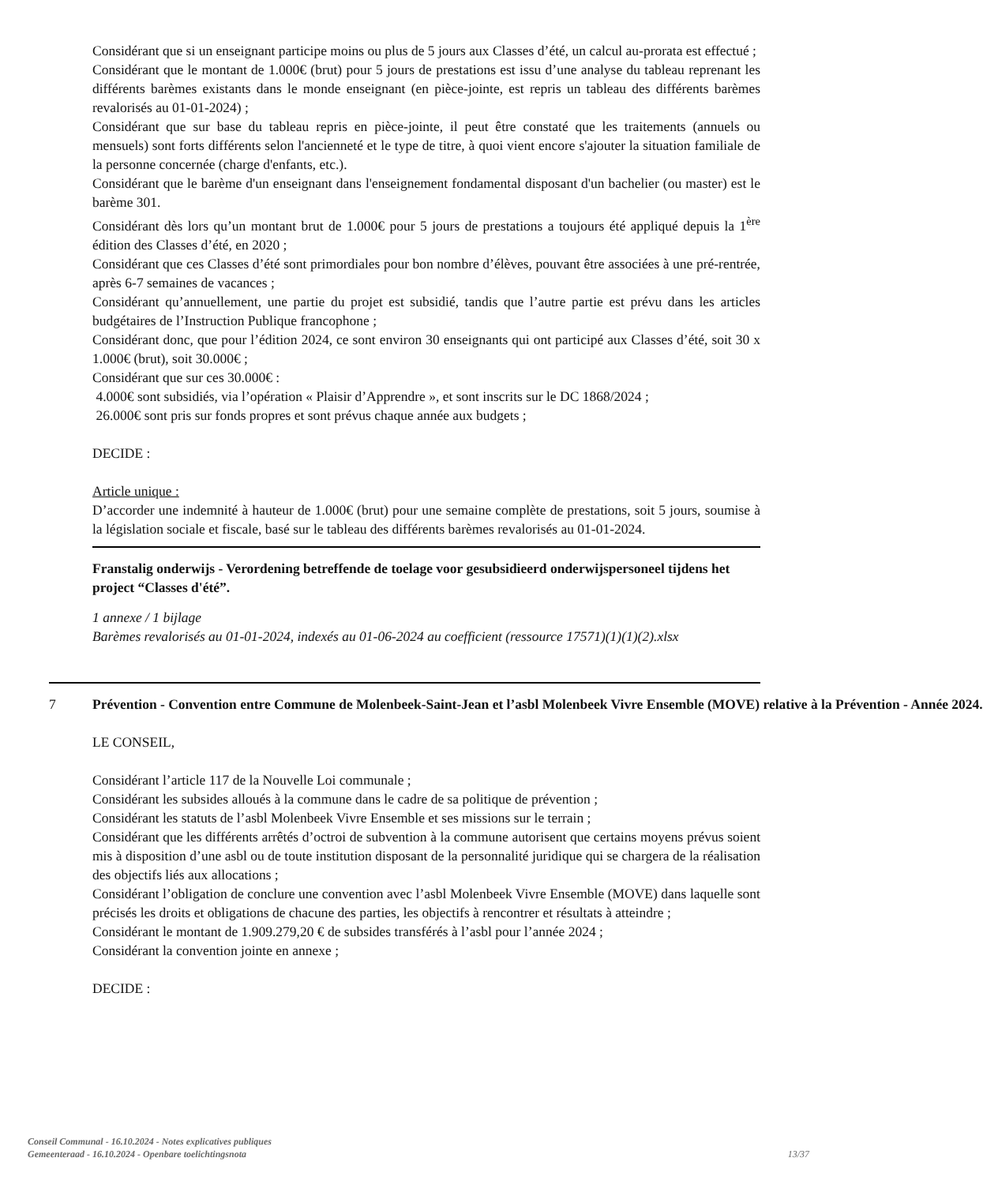Considérant que si un enseignant participe moins ou plus de 5 jours aux Classes d’été, un calcul au-prorata est effectué ;
Considérant que le montant de 1.000€ (brut) pour 5 jours de prestations est issu d’une analyse du tableau reprenant les différents barèmes existants dans le monde enseignant (en pièce-jointe, est repris un tableau des différents barèmes revalorisés au 01-01-2024) ;
Considérant que sur base du tableau repris en pièce-jointe, il peut être constaté que les traitements (annuels ou mensuels) sont forts différents selon l'ancienneté et le type de titre, à quoi vient encore s'ajouter la situation familiale de la personne concernée (charge d'enfants, etc.).
Considérant que le barème d'un enseignant dans l'enseignement fondamental disposant d'un bachelier (ou master) est le barème 301.
Considérant dès lors qu’un montant brut de 1.000€ pour 5 jours de prestations a toujours été appliqué depuis la 1<sup>ère</sup> édition des Classes d’été, en 2020 ;
Considérant que ces Classes d’été sont primordiales pour bon nombre d’élèves, pouvant être associées à une pré-rentrée, après 6-7 semaines de vacances ;
Considérant qu’annuellement, une partie du projet est subsidié, tandis que l’autre partie est prévu dans les articles budgétaires de l’Instruction Publique francophone ;
Considérant donc, que pour l’édition 2024, ce sont environ 30 enseignants qui ont participé aux Classes d’été, soit 30 x 1.000€ (brut), soit 30.000€ ;
Considérant que sur ces 30.000€ :
4.000€ sont subsidiés, via l’opération « Plaisir d’Apprendre », et sont inscrits sur le DC 1868/2024 ;
26.000€ sont pris sur fonds propres et sont prévus chaque année aux budgets ;
DECIDE :
Article unique :
D’accorder une indemnité à hauteur de 1.000€ (brut) pour une semaine complète de prestations, soit 5 jours, soumise à la législation sociale et fiscale, basé sur le tableau des différents barèmes revalorisés au 01-01-2024.
Franstalig onderwijs - Verordening betreffende de toelage voor gesubsidieerd onderwijspersoneel tijdens het project “Classes d'été”.
1 annexe / 1 bijlage
Barèmes revalorisés au 01-01-2024, indexés au 01-06-2024 au coefficient (ressource 17571)(1)(1)(2).xlsx
7 Prévention - Convention entre Commune de Molenbeek-Saint-Jean et l’asbl Molenbeek Vivre Ensemble (MOVE) relative à la Prévention - Année 2024.
LE CONSEIL,
Considérant l’article 117 de la Nouvelle Loi communale ;
Considérant les subsides alloués à la commune dans le cadre de sa politique de prévention ;
Considérant les statuts de l’asbl Molenbeek Vivre Ensemble et ses missions sur le terrain ;
Considérant que les différents arrêtés d’octroi de subvention à la commune autorisent que certains moyens prévus soient mis à disposition d’une asbl ou de toute institution disposant de la personnalité juridique qui se chargera de la réalisation des objectifs liés aux allocations ;
Considérant l’obligation de conclure une convention avec l’asbl Molenbeek Vivre Ensemble (MOVE) dans laquelle sont précisés les droits et obligations de chacune des parties, les objectifs à rencontrer et résultats à atteindre ;
Considérant le montant de 1.909.279,20 € de subsides transférés à l’asbl pour l’année 2024 ;
Considérant la convention jointe en annexe ;
DECIDE :
Conseil Communal - 16.10.2024 - Notes explicatives publiques
Gemeenteraad - 16.10.2024 - Openbare toelichtingsnota
13/37